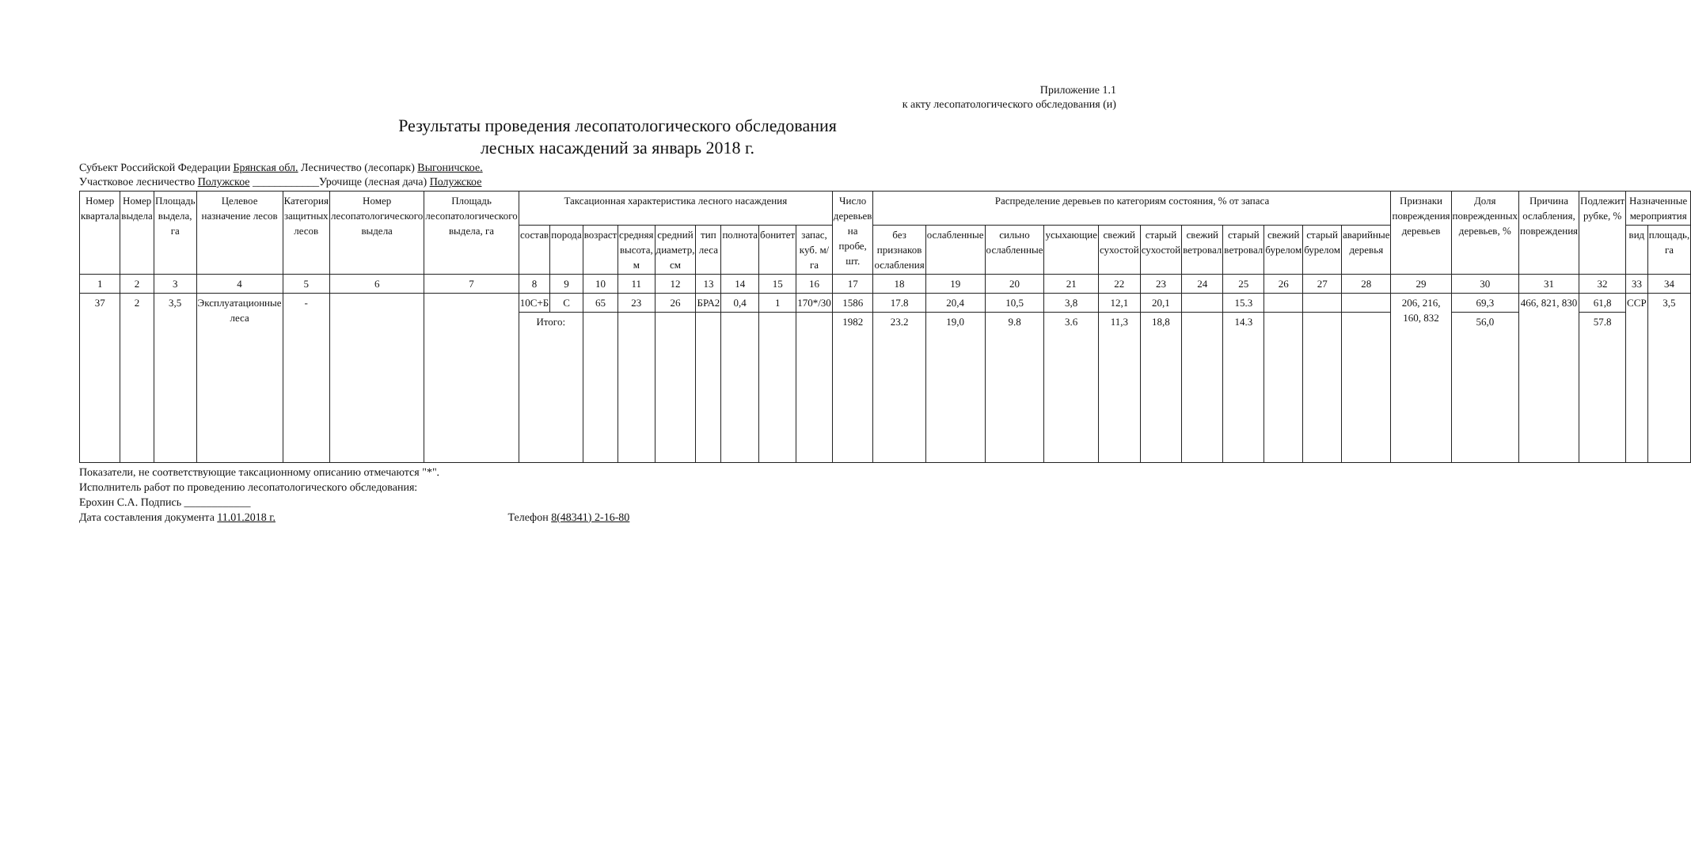Приложение 1.1
к акту лесопатологического обследования (и)
Результаты проведения лесопатологического обследования
лесных насаждений за январь 2018 г.
Субъект Российской Федерации Брянская обл. Лесничество (лесопарк) Выгоничское.
Участковое лесничество Полужское ____________Урочище (лесная дача) Полужское
| Номер квартала | Номер выдела | Площадь выдела, га | Целевое назначение лесов | Категория защитных лесов | Номер лесопатологического выдела | Площадь лесопатологического выдела, га | Таксационная характеристика лесного насаждения | | | | | | | | | Число деревьев на пробе, шт. | Распределение деревьев по категориям состояния, % от запаса | | | | | | | | | | | Признаки повреждения деревьев | Доля поврежденных деревьев, % | Причина ослабления, повреждения | Подлежит рубке, % | Назначенные мероприятия | |
| --- | --- | --- | --- | --- | --- | --- | --- | --- | --- | --- | --- | --- | --- | --- | --- | --- | --- | --- | --- | --- | --- | --- | --- | --- | --- | --- | --- | --- | --- | --- | --- | --- | --- |
| | | | | | | | состав | порода | возраст | средняя высота, м | средний диаметр, см | тип леса | полнота | бонитет | запас, куб. м/га | | без признаков ослабления | ослабленные | сильно ослабленные | усыхающие | свежий сухостой | старый сухостой | свежий ветровал | старый ветровал | свежий бурелом | старый бурелом | аварийные деревья | | | | | вид | площадь, га |
| 1 | 2 | 3 | 4 | 5 | 6 | 7 | 8 | 9 | 10 | 11 | 12 | 13 | 14 | 15 | 16 | 17 | 18 | 19 | 20 | 21 | 22 | 23 | 24 | 25 | 26 | 27 | 28 | 29 | 30 | 31 | 32 | 33 | 34 |
| 37 | 2 | 3,5 | Эксплуатационные леса | - | | | 10С+Б | С | 65 | 23 | 26 | БРА2 | 0,4 | 1 | 170*/30 | 1586 | 17.8 | 20,4 | 10,5 | 3,8 | 12,1 | 20,1 | | 15.3 | | | | 206, 216, 160, 832 | 69,3 | 466, 821, 830 | 61,8 | ССР | 3,5 |
| | | | | | | | Итого: | | | | | | | | | 1982 | 23.2 | 19,0 | 9.8 | 3.6 | 11,3 | 18,8 | | 14.3 | | | | | 56,0 | | 57.8 | | |
Показатели, не соответствующие таксационному описанию отмечаются "*".
Исполнитель работ по проведению лесопатологического обследования:
Ерохин С.А. Подпись ____________
Дата составления документа 11.01.2018 г. Телефон 8(48341) 2-16-80